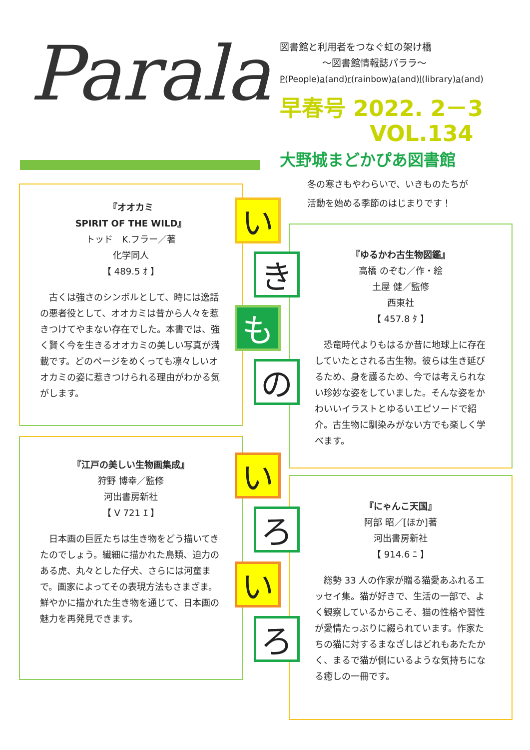Parala
図書館と利用者をつなぐ虹の架け橋
～図書館情報誌パララ～
P(People)a(and)r(rainbow)a(and)l(library)a(and)
早春号 2022. 2－3
VOL.134
大野城まどかぴあ図書館
冬の寒さもやわらいで、いきものたちが
活動を始める季節のはじまりです！
『オオカミ
SPIRIT OF THE WILD』
トッド　K.フラー／著
化学同人
【 489.5 ｵ 】
古くは強さのシンボルとして、時には逸話の悪者役として、オオカミは昔から人々を惹きつけてやまない存在でした。本書では、強く賢く今を生きるオオカミの美しい写真が満載です。どのページをめくっても凛々しいオオカミの姿に惹きつけられる理由がわかる気がします。
『ゆるかわ古生物図鑑』
高橋 のぞむ／作・絵
土屋 健／監修
西東社
【 457.8 ﾀ 】
恐竜時代よりもはるか昔に地球上に存在していたとされる古生物。彼らは生き延びるため、身を護るため、今では考えられない珍妙な姿をしていました。そんな姿をかわいいイラストとゆるいエピソードで紹介。古生物に馴染みがない方でも楽しく学べます。
『江戸の美しい生物画集成』
狩野 博幸／監修
河出書房新社
【 V 721 ｴ 】
日本画の巨匠たちは生き物をどう描いてきたのでしょう。繊細に描かれた鳥類、迫力のある虎、丸々とした仔犬、さらには河童まで。画家によってその表現方法もさまざま。鮮やかに描かれた生き物を通じて、日本画の魅力を再発見できます。
『にゃんこ天国』
阿部 昭／[ほか]著
河出書房新社
【 914.6 ﾆ 】
総勢 33 人の作家が贈る猫愛あふれるエッセイ集。猫が好きで、生活の一部で、よく観察しているからこそ、猫の性格や習性が愛情たっぷりに綴られています。作家たちの猫に対するまなざしはどれもあたたかく、まるで猫が側にいるような気持ちになる癒しの一冊です。
い
き
も
の
い
ろ
い
ろ